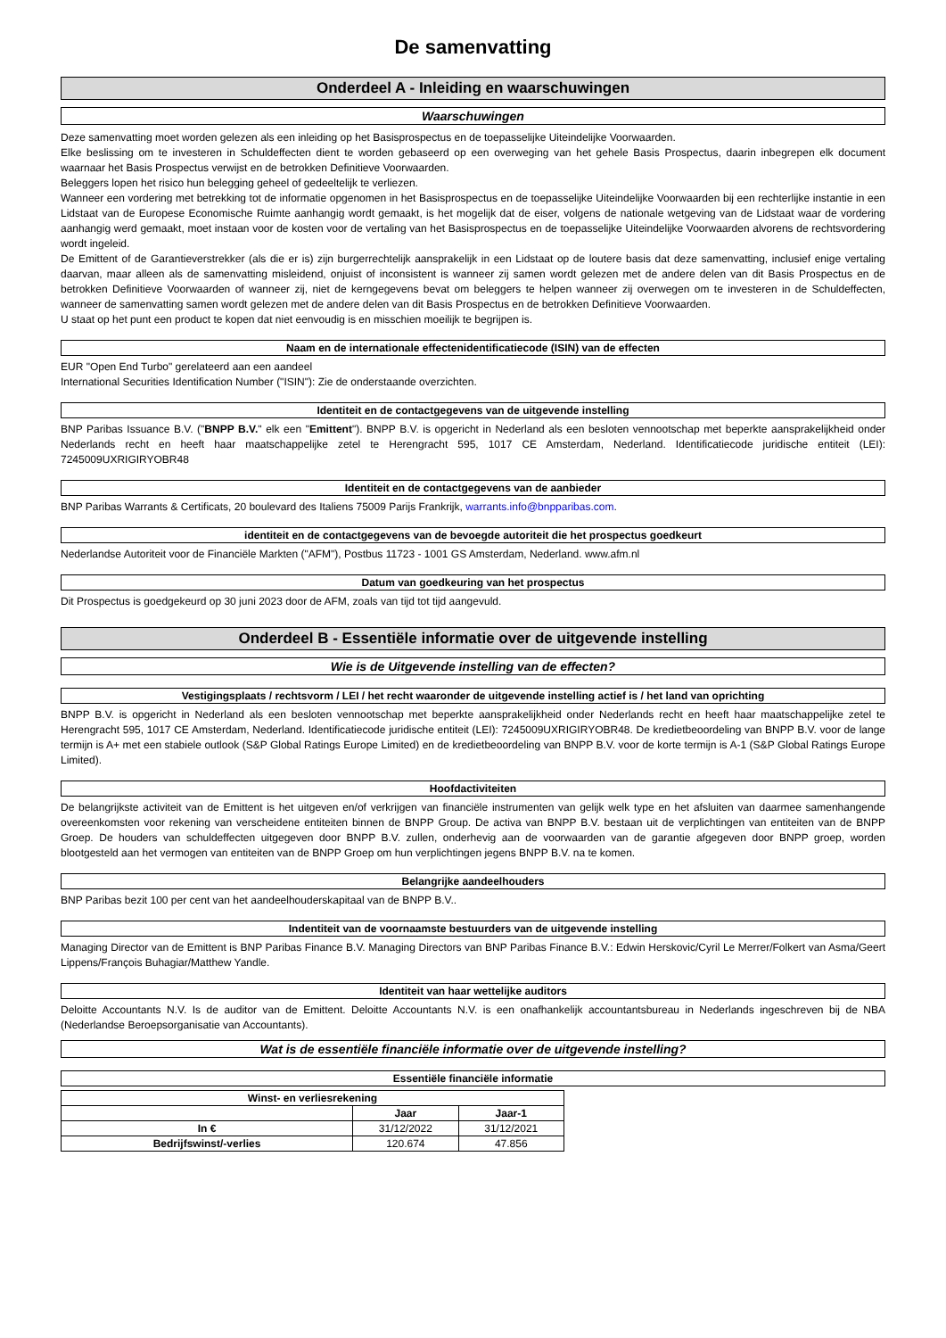De samenvatting
Onderdeel A - Inleiding en waarschuwingen
Waarschuwingen
Deze samenvatting moet worden gelezen als een inleiding op het Basisprospectus en de toepasselijke Uiteindelijke Voorwaarden.
Elke beslissing om te investeren in Schuldeffecten dient te worden gebaseerd op een overweging van het gehele Basis Prospectus, daarin inbegrepen elk document waarnaar het Basis Prospectus verwijst en de betrokken Definitieve Voorwaarden.
Beleggers lopen het risico hun belegging geheel of gedeeltelijk te verliezen.
Wanneer een vordering met betrekking tot de informatie opgenomen in het Basisprospectus en de toepasselijke Uiteindelijke Voorwaarden bij een rechterlijke instantie in een Lidstaat van de Europese Economische Ruimte aanhangig wordt gemaakt, is het mogelijk dat de eiser, volgens de nationale wetgeving van de Lidstaat waar de vordering aanhangig werd gemaakt, moet instaan voor de kosten voor de vertaling van het Basisprospectus en de toepasselijke Uiteindelijke Voorwaarden alvorens de rechtsvordering wordt ingeleid.
De Emittent of de Garantieverstrekker (als die er is) zijn burgerrechtelijk aansprakelijk in een Lidstaat op de loutere basis dat deze samenvatting, inclusief enige vertaling daarvan, maar alleen als de samenvatting misleidend, onjuist of inconsistent is wanneer zij samen wordt gelezen met de andere delen van dit Basis Prospectus en de betrokken Definitieve Voorwaarden of wanneer zij, niet de kerngegevens bevat om beleggers te helpen wanneer zij overwegen om te investeren in de Schuldeffecten, wanneer de samenvatting samen wordt gelezen met de andere delen van dit Basis Prospectus en de betrokken Definitieve Voorwaarden.
U staat op het punt een product te kopen dat niet eenvoudig is en misschien moeilijk te begrijpen is.
Naam en de internationale effectenidentificatiecode (ISIN) van de effecten
EUR "Open End Turbo" gerelateerd aan een aandeel
International Securities Identification Number ("ISIN"): Zie de onderstaande overzichten.
Identiteit en de contactgegevens van de uitgevende instelling
BNP Paribas Issuance B.V. ("BNPP B.V." elk een "Emittent"). BNPP B.V. is opgericht in Nederland als een besloten vennootschap met beperkte aansprakelijkheid onder Nederlands recht en heeft haar maatschappelijke zetel te Herengracht 595, 1017 CE Amsterdam, Nederland. Identificatiecode juridische entiteit (LEI): 7245009UXRIGIRYOBR48
Identiteit en de contactgegevens van de aanbieder
BNP Paribas Warrants & Certificats, 20 boulevard des Italiens 75009 Parijs Frankrijk, warrants.info@bnpparibas.com.
identiteit en de contactgegevens van de bevoegde autoriteit die het prospectus goedkeurt
Nederlandse Autoriteit voor de Financiële Markten ("AFM"), Postbus 11723 - 1001 GS Amsterdam, Nederland. www.afm.nl
Datum van goedkeuring van het prospectus
Dit Prospectus is goedgekeurd op 30 juni 2023 door de AFM, zoals van tijd tot tijd aangevuld.
Onderdeel B - Essentiële informatie over de uitgevende instelling
Wie is de Uitgevende instelling van de effecten?
Vestigingsplaats / rechtsvorm / LEI / het recht waaronder de uitgevende instelling actief is / het land van oprichting
BNPP B.V. is opgericht in Nederland als een besloten vennootschap met beperkte aansprakelijkheid onder Nederlands recht en heeft haar maatschappelijke zetel te Herengracht 595, 1017 CE Amsterdam, Nederland. Identificatiecode juridische entiteit (LEI): 7245009UXRIGIRYOBR48. De kredietbeoordeling van BNPP B.V. voor de lange termijn is A+ met een stabiele outlook (S&P Global Ratings Europe Limited) en de kredietbeoordeling van BNPP B.V. voor de korte termijn is A-1 (S&P Global Ratings Europe Limited).
Hoofdactiviteiten
De belangrijkste activiteit van de Emittent is het uitgeven en/of verkrijgen van financiële instrumenten van gelijk welk type en het afsluiten van daarmee samenhangende overeenkomsten voor rekening van verscheidene entiteiten binnen de BNPP Group. De activa van BNPP B.V. bestaan uit de verplichtingen van entiteiten van de BNPP Groep. De houders van schuldeffecten uitgegeven door BNPP B.V. zullen, onderhevig aan de voorwaarden van de garantie afgegeven door BNPP groep, worden blootgesteld aan het vermogen van entiteiten van de BNPP Groep om hun verplichtingen jegens BNPP B.V. na te komen.
Belangrijke aandeelhouders
BNP Paribas bezit 100 per cent van het aandeelhouderskapitaal van de BNPP B.V..
Indentiteit van de voornaamste bestuurders van de uitgevende instelling
Managing Director van de Emittent is BNP Paribas Finance B.V. Managing Directors van BNP Paribas Finance B.V.: Edwin Herskovic/Cyril Le Merrer/Folkert van Asma/Geert Lippens/François Buhagiar/Matthew Yandle.
Identiteit van haar wettelijke auditors
Deloitte Accountants N.V. Is de auditor van de Emittent. Deloitte Accountants N.V. is een onafhankelijk accountantsbureau in Nederlands ingeschreven bij de NBA (Nederlandse Beroepsorganisatie van Accountants).
Wat is de essentiële financiële informatie over de uitgevende instelling?
Essentiële financiële informatie
| Winst- en verliesrekening | | |
| --- | --- | --- |
| | Jaar | Jaar-1 |
| In € | 31/12/2022 | 31/12/2021 |
| Bedrijfswinst/-verlies | 120.674 | 47.856 |